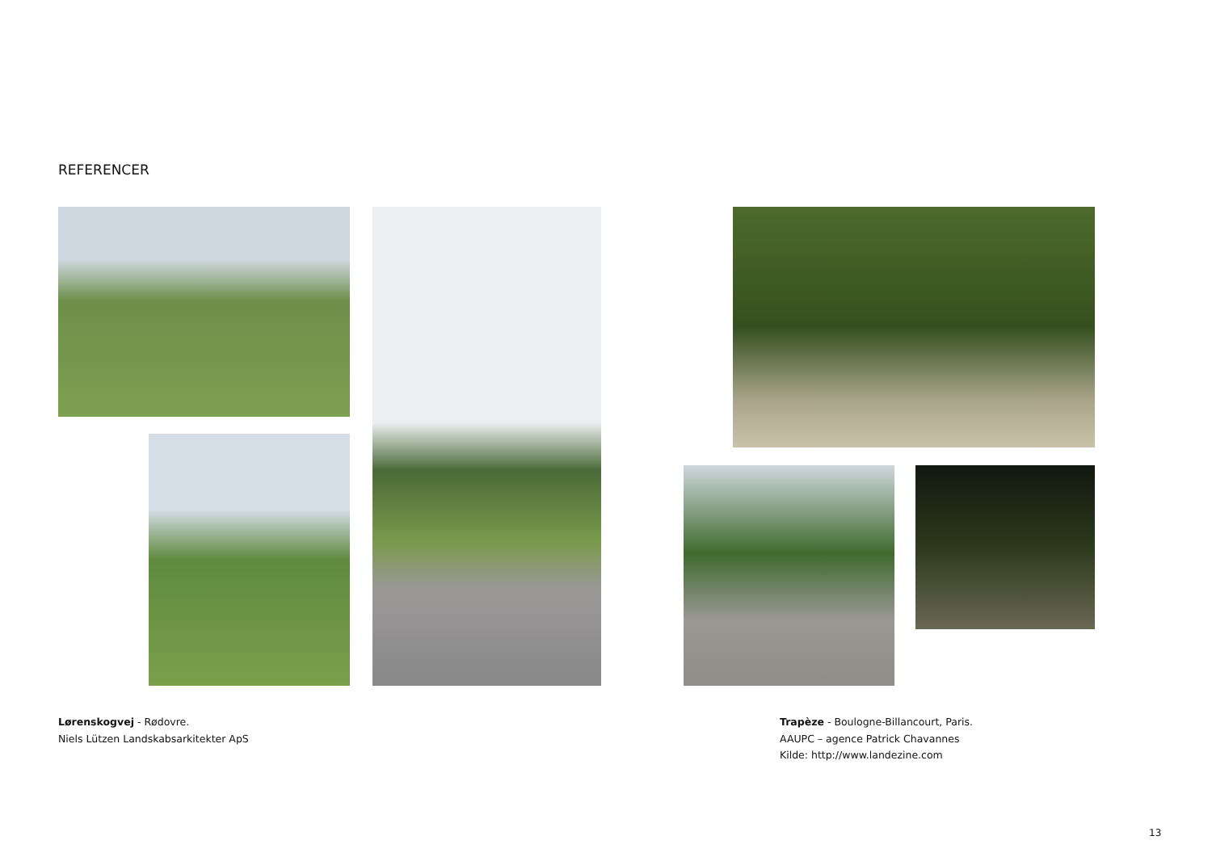REFERENCER
Lørenskogvej - Rødovre.
Niels Lützen Landskabsarkitekter ApS
Trapèze - Boulogne-Billancourt, Paris.
AAUPC – agence Patrick Chavannes
Kilde: http://www.landezine.com
13